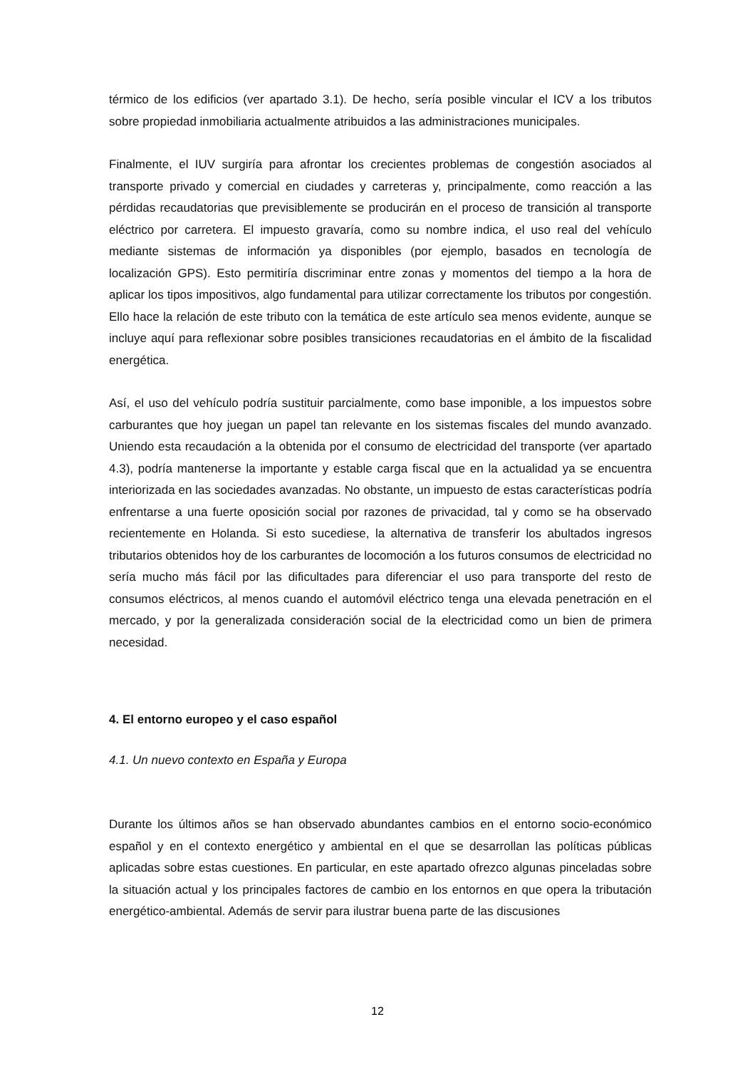térmico de los edificios (ver apartado 3.1). De hecho, sería posible vincular el ICV a los tributos sobre propiedad inmobiliaria actualmente atribuidos a las administraciones municipales.
Finalmente, el IUV surgiría para afrontar los crecientes problemas de congestión asociados al transporte privado y comercial en ciudades y carreteras y, principalmente, como reacción a las pérdidas recaudatorias que previsiblemente se producirán en el proceso de transición al transporte eléctrico por carretera. El impuesto gravaría, como su nombre indica, el uso real del vehículo mediante sistemas de información ya disponibles (por ejemplo, basados en tecnología de localización GPS). Esto permitiría discriminar entre zonas y momentos del tiempo a la hora de aplicar los tipos impositivos, algo fundamental para utilizar correctamente los tributos por congestión. Ello hace la relación de este tributo con la temática de este artículo sea menos evidente, aunque se incluye aquí para reflexionar sobre posibles transiciones recaudatorias en el ámbito de la fiscalidad energética.
Así, el uso del vehículo podría sustituir parcialmente, como base imponible, a los impuestos sobre carburantes que hoy juegan un papel tan relevante en los sistemas fiscales del mundo avanzado. Uniendo esta recaudación a la obtenida por el consumo de electricidad del transporte (ver apartado 4.3), podría mantenerse la importante y estable carga fiscal que en la actualidad ya se encuentra interiorizada en las sociedades avanzadas. No obstante, un impuesto de estas características podría enfrentarse a una fuerte oposición social por razones de privacidad, tal y como se ha observado recientemente en Holanda. Si esto sucediese, la alternativa de transferir los abultados ingresos tributarios obtenidos hoy de los carburantes de locomoción a los futuros consumos de electricidad no sería mucho más fácil por las dificultades para diferenciar el uso para transporte del resto de consumos eléctricos, al menos cuando el automóvil eléctrico tenga una elevada penetración en el mercado, y por la generalizada consideración social de la electricidad como un bien de primera necesidad.
4. El entorno europeo y el caso español
4.1. Un nuevo contexto en España y Europa
Durante los últimos años se han observado abundantes cambios en el entorno socio-económico español y en el contexto energético y ambiental en el que se desarrollan las políticas públicas aplicadas sobre estas cuestiones. En particular, en este apartado ofrezco algunas pinceladas sobre la situación actual y los principales factores de cambio en los entornos en que opera la tributación energético-ambiental. Además de servir para ilustrar buena parte de las discusiones
12